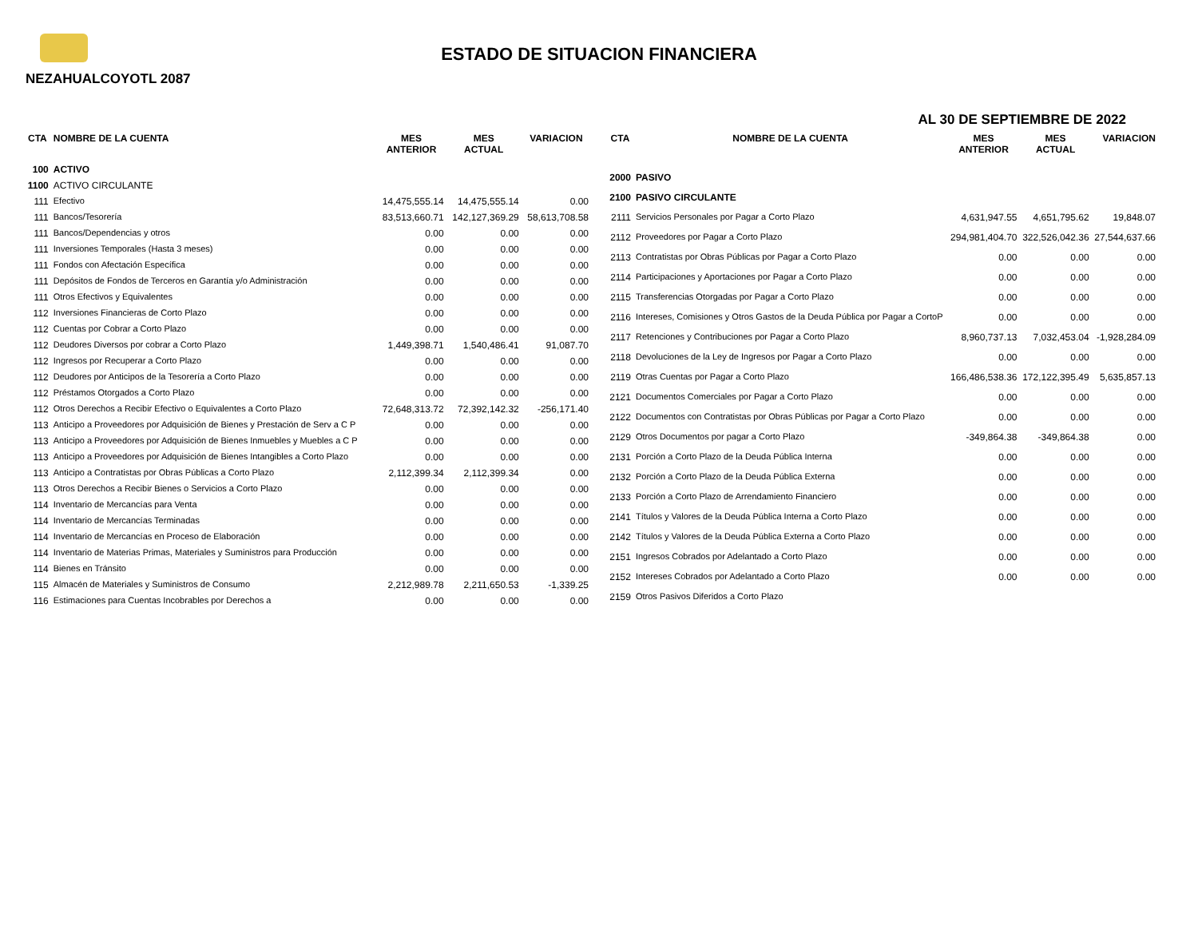ESTADO DE SITUACION FINANCIERA
NEZAHUALCOYOTL 2087
AL 30 DE SEPTIEMBRE DE 2022
| CTA | NOMBRE DE LA CUENTA | MES ANTERIOR | MES ACTUAL | VARIACION |
| --- | --- | --- | --- | --- |
| 100 | ACTIVO | | | |
| 1100 | ACTIVO CIRCULANTE | | | |
| 111 | Efectivo | 14,475,555.14 | 14,475,555.14 | 0.00 |
| 111 | Bancos/Tesorería | 83,513,660.71 | 142,127,369.29 | 58,613,708.58 |
| 111 | Bancos/Dependencias y otros | 0.00 | 0.00 | 0.00 |
| 111 | Inversiones Temporales (Hasta 3 meses) | 0.00 | 0.00 | 0.00 |
| 111 | Fondos con Afectación Específica | 0.00 | 0.00 | 0.00 |
| 111 | Depósitos de Fondos de Terceros en Garantía y/o Administración | 0.00 | 0.00 | 0.00 |
| 111 | Otros Efectivos y Equivalentes | 0.00 | 0.00 | 0.00 |
| 112 | Inversiones Financieras de Corto Plazo | 0.00 | 0.00 | 0.00 |
| 112 | Cuentas por Cobrar a Corto Plazo | 0.00 | 0.00 | 0.00 |
| 112 | Deudores Diversos por cobrar a Corto Plazo | 1,449,398.71 | 1,540,486.41 | 91,087.70 |
| 112 | Ingresos por Recuperar a Corto Plazo | 0.00 | 0.00 | 0.00 |
| 112 | Deudores por Anticipos de la Tesorería a Corto Plazo | 0.00 | 0.00 | 0.00 |
| 112 | Préstamos Otorgados a Corto Plazo | 0.00 | 0.00 | 0.00 |
| 112 | Otros Derechos a Recibir Efectivo o Equivalentes a Corto Plazo | 72,648,313.72 | 72,392,142.32 | -256,171.40 |
| 113 | Anticipo a Proveedores por Adquisición de Bienes y Prestación de Serv a C P | 0.00 | 0.00 | 0.00 |
| 113 | Anticipo a Proveedores por Adquisición de Bienes Inmuebles y Muebles a C P | 0.00 | 0.00 | 0.00 |
| 113 | Anticipo a Proveedores por Adquisición de Bienes Intangibles a Corto Plazo | 0.00 | 0.00 | 0.00 |
| 113 | Anticipo a Contratistas por Obras Públicas a Corto Plazo | 2,112,399.34 | 2,112,399.34 | 0.00 |
| 113 | Otros Derechos a Recibir Bienes o Servicios a Corto Plazo | 0.00 | 0.00 | 0.00 |
| 114 | Inventario de Mercancías para Venta | 0.00 | 0.00 | 0.00 |
| 114 | Inventario de Mercancías Terminadas | 0.00 | 0.00 | 0.00 |
| 114 | Inventario de Mercancías en Proceso de Elaboración | 0.00 | 0.00 | 0.00 |
| 114 | Inventario de Materias Primas, Materiales y Suministros para Producción | 0.00 | 0.00 | 0.00 |
| 114 | Bienes en Tránsito | 0.00 | 0.00 | 0.00 |
| 115 | Almacén de Materiales y Suministros de Consumo | 2,212,989.78 | 2,211,650.53 | -1,339.25 |
| 116 | Estimaciones para Cuentas Incobrables por Derechos a | 0.00 | 0.00 | 0.00 |
| CTA | NOMBRE DE LA CUENTA | MES ANTERIOR | MES ACTUAL | VARIACION |
| --- | --- | --- | --- | --- |
| 2000 | PASIVO | | | |
| 2100 | PASIVO CIRCULANTE | | | |
| 2111 | Servicios Personales por Pagar a Corto Plazo | 4,631,947.55 | 4,651,795.62 | 19,848.07 |
| 2112 | Proveedores por Pagar a Corto Plazo | 294,981,404.70 | 322,526,042.36 | 27,544,637.66 |
| 2113 | Contratistas por Obras Públicas por Pagar a Corto Plazo | 0.00 | 0.00 | 0.00 |
| 2114 | Participaciones y Aportaciones por Pagar a Corto Plazo | 0.00 | 0.00 | 0.00 |
| 2115 | Transferencias Otorgadas por Pagar a Corto Plazo | 0.00 | 0.00 | 0.00 |
| 2116 | Intereses, Comisiones y Otros Gastos de la Deuda Pública por Pagar a CortoP | 0.00 | 0.00 | 0.00 |
| 2117 | Retenciones y Contribuciones por Pagar a Corto Plazo | 8,960,737.13 | 7,032,453.04 | -1,928,284.09 |
| 2118 | Devoluciones de la Ley de Ingresos por Pagar a Corto Plazo | 0.00 | 0.00 | 0.00 |
| 2119 | Otras Cuentas por Pagar a Corto Plazo | 166,486,538.36 | 172,122,395.49 | 5,635,857.13 |
| 2121 | Documentos Comerciales por Pagar a Corto Plazo | 0.00 | 0.00 | 0.00 |
| 2122 | Documentos con Contratistas por Obras Públicas por Pagar a Corto Plazo | 0.00 | 0.00 | 0.00 |
| 2129 | Otros Documentos por pagar a Corto Plazo | -349,864.38 | -349,864.38 | 0.00 |
| 2131 | Porción a Corto Plazo de la Deuda Pública Interna | 0.00 | 0.00 | 0.00 |
| 2132 | Porción a Corto Plazo de la Deuda Pública Externa | 0.00 | 0.00 | 0.00 |
| 2133 | Porción a Corto Plazo de Arrendamiento Financiero | 0.00 | 0.00 | 0.00 |
| 2141 | Títulos y Valores de la Deuda Pública Interna a Corto Plazo | 0.00 | 0.00 | 0.00 |
| 2142 | Títulos y Valores de la Deuda Pública Externa a Corto Plazo | 0.00 | 0.00 | 0.00 |
| 2151 | Ingresos Cobrados por Adelantado a Corto Plazo | 0.00 | 0.00 | 0.00 |
| 2152 | Intereses Cobrados por Adelantado a Corto Plazo | 0.00 | 0.00 | 0.00 |
| 2159 | Otros Pasivos Diferidos a Corto Plazo | | | |